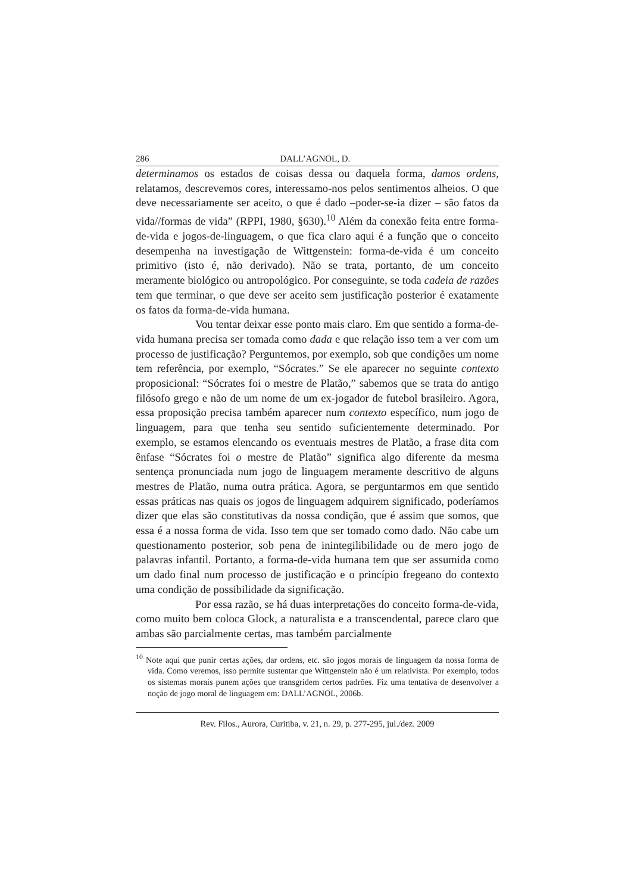286 DALL’AGNOL, D.
determinamos os estados de coisas dessa ou daquela forma, damos ordens, relatamos, descrevemos cores, interessamo-nos pelos sentimentos alheios. O que deve necessariamente ser aceito, o que é dado –poder-se-ia dizer – são fatos da vida//formas de vida” (RPPI, 1980, §630).<sup>10</sup> Além da conexão feita entre forma-de-vida e jogos-de-linguagem, o que fica claro aqui é a função que o conceito desempenha na investigação de Wittgenstein: forma-de-vida é um conceito primitivo (isto é, não derivado). Não se trata, portanto, de um conceito meramente biológico ou antropológico. Por conseguinte, se toda cadeia de razões tem que terminar, o que deve ser aceito sem justificação posterior é exatamente os fatos da forma-de-vida humana.
Vou tentar deixar esse ponto mais claro. Em que sentido a forma-de-vida humana precisa ser tomada como dada e que relação isso tem a ver com um processo de justificação? Perguntemos, por exemplo, sob que condições um nome tem referência, por exemplo, “Sócrates.” Se ele aparecer no seguinte contexto proposicional: “Sócrates foi o mestre de Platão,” sabemos que se trata do antigo filósofo grego e não de um nome de um ex-jogador de futebol brasileiro. Agora, essa proposição precisa também aparecer num contexto específico, num jogo de linguagem, para que tenha seu sentido suficientemente determinado. Por exemplo, se estamos elencando os eventuais mestres de Platão, a frase dita com ênfase “Sócrates foi o mestre de Platão” significa algo diferente da mesma sentença pronunciada num jogo de linguagem meramente descritivo de alguns mestres de Platão, numa outra prática. Agora, se perguntarmos em que sentido essas práticas nas quais os jogos de linguagem adquirem significado, poderíamos dizer que elas são constitutivas da nossa condição, que é assim que somos, que essa é a nossa forma de vida. Isso tem que ser tomado como dado. Não cabe um questionamento posterior, sob pena de inintegilibilidade ou de mero jogo de palavras infantil. Portanto, a forma-de-vida humana tem que ser assumida como um dado final num processo de justificação e o princípio fregeano do contexto uma condição de possibilidade da significação.
Por essa razão, se há duas interpretações do conceito forma-de-vida, como muito bem coloca Glock, a naturalista e a transcendental, parece claro que ambas são parcialmente certas, mas também parcialmente
<sup>10</sup> Note aqui que punir certas ações, dar ordens, etc. são jogos morais de linguagem da nossa forma de vida. Como veremos, isso permite sustentar que Wittgenstein não é um relativista. Por exemplo, todos os sistemas morais punem ações que transgridem certos padrões. Fiz uma tentativa de desenvolver a noção de jogo moral de linguagem em: DALL’AGNOL, 2006b.
Rev. Filos., Aurora, Curitiba, v. 21, n. 29, p. 277-295, jul./dez. 2009